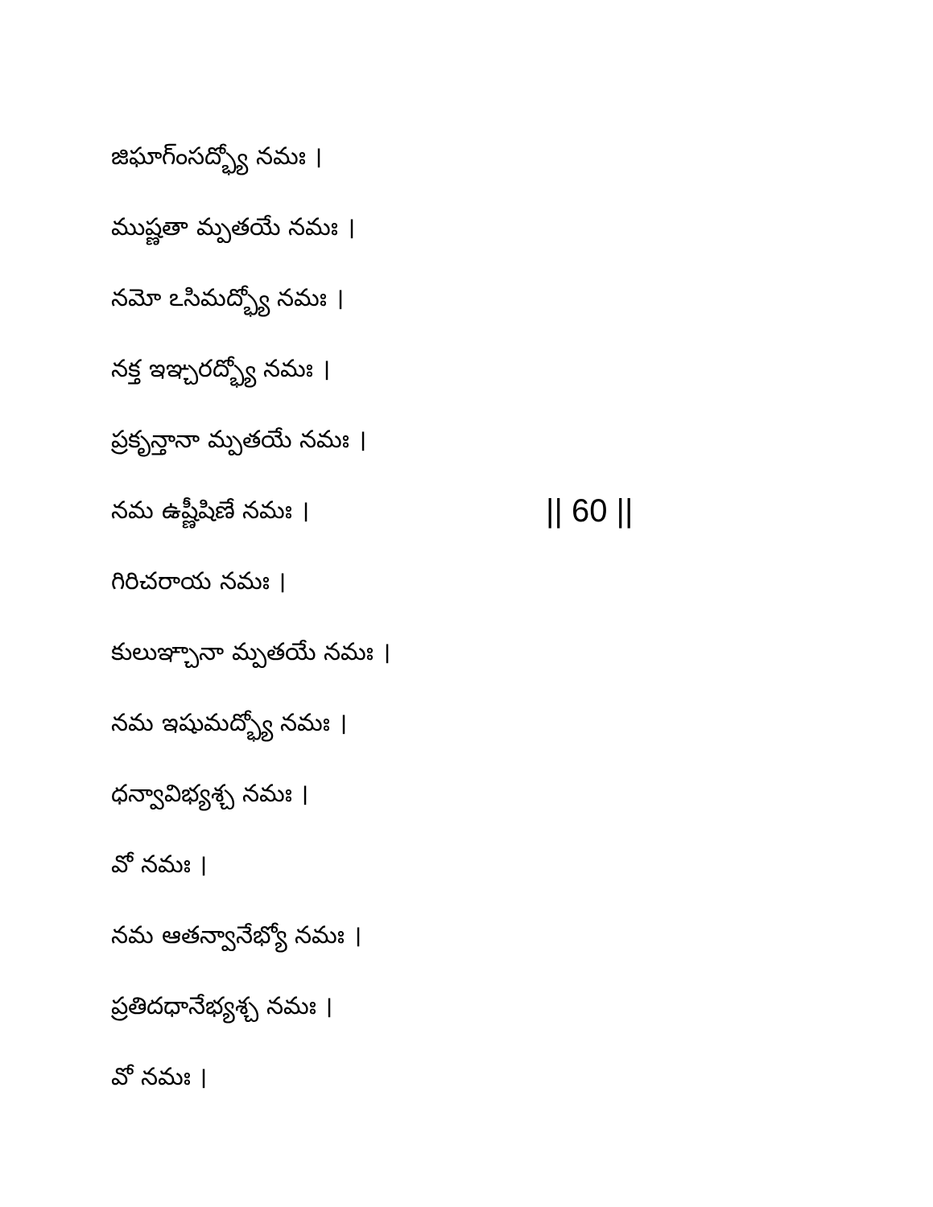జిఘాగ్ంసద్భ్యో నమః ।
ముష్ణతా మ్పతయే నమః ।
నమో ఽసిమద్భ్యో నమః ।
నక్త ఇఞ్చరద్భ్యో నమః ।
ప్రకృన్తానా మ్పతయే నమః ।
నమ ఉష్ణీషిణే నమః । || 60 ||
గిరిచరాయ నమః ।
కులుఞ్చానా మ్పతయే నమః ।
నమ ఇషుమద్భ్యో నమః ।
ధన్వావిభ్యశ్చ నమః ।
వో నమః ।
నమ ఆతన్వానేభ్యో నమః ।
ప్రతిదధానేభ్యశ్చ నమః ।
వో నమః ।